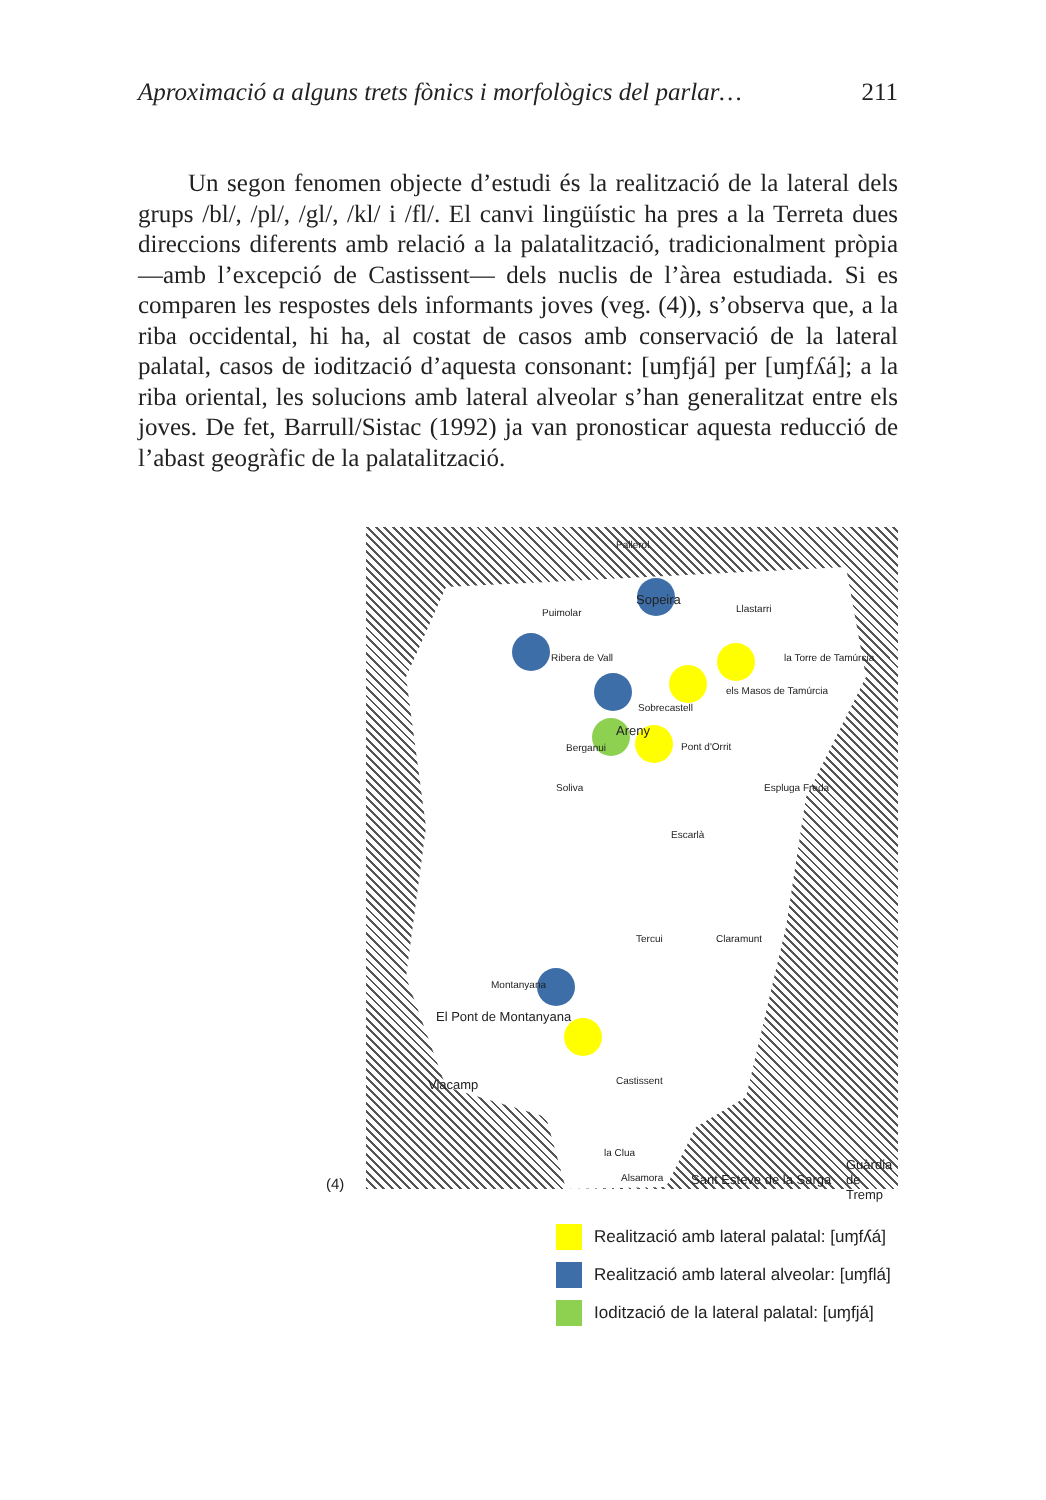Aproximació a alguns trets fònics i morfològics del parlar… 211
Un segon fenomen objecte d’estudi és la realització de la lateral dels grups /bl/, /pl/, /gl/, /kl/ i /fl/. El canvi lingüístic ha pres a la Terreta dues direccions diferents amb relació a la palatalització, tradicionalment pròpia —amb l’excepció de Castissent— dels nuclis de l’àrea estudiada. Si es comparen les respostes dels informants joves (veg. (4)), s’observa que, a la riba occidental, hi ha, al costat de casos amb conservació de la lateral palatal, casos de iodització d’aquesta consonant: [uɱfjá] per [uɱfʎá]; a la riba oriental, les solucions amb lateral alveolar s’han generalitzat entre els joves. De fet, Barrull/Sistac (1992) ja van pronosticar aquesta reducció de l’abast geogràfic de la palatalització.
Pallerol
Sopeira
Puimolar
Ribera de Vall
Llastarri
la Torre de Tamúrcia
els Masos de Tamúrcia
Sobrecastell
Areny
Berganui Pont d'Orrit
Soliva Espluga Freda
Escarlà
Tercui Claramunt
Montanyana
El Pont de Montanyana
Viacamp Castissent
la Clua
Alsamora Sant Esteve de la Sarga
Guàrdia de Tremp
(4)
Realització amb lateral palatal: [uɱfʎá]
Realització amb lateral alveolar: [uɱflá]
Iodització de la lateral palatal: [uɱfjá]